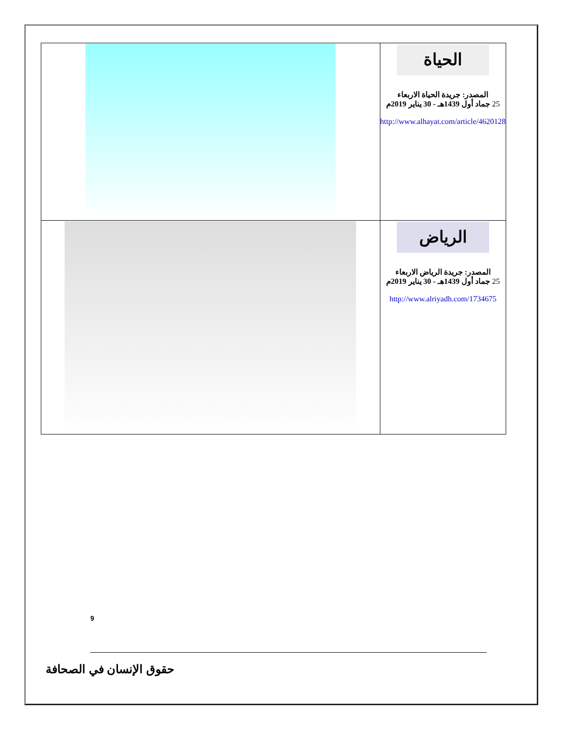| | الحياة المصدر: جريدة الحياة الاربعاء 25 جماد أول 1439هـ - 30 يناير 2019م http://www.alhayat.com/article/4620128 |
| | الرياض المصدر: جريدة الرياض الاربعاء 25 جماد أول 1439هـ - 30 يناير 2019م http://www.alriyadh.com/1734675 |
9
حقوق الإنسان في الصحافة